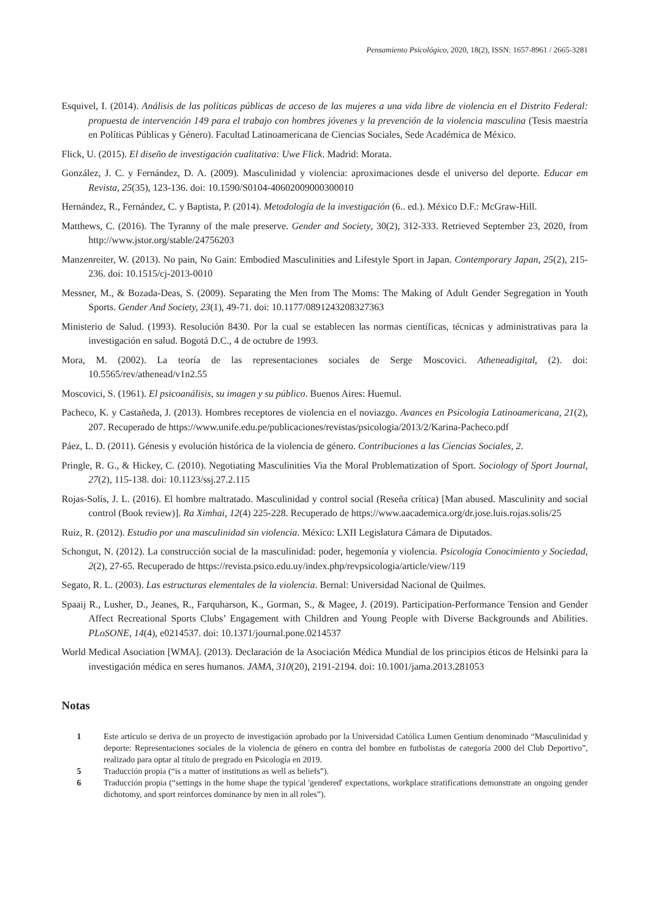Pensamiento Psicológico, 2020, 18(2), ISSN: 1657-8961 / 2665-3281
Esquivel, I. (2014). Análisis de las políticas públicas de acceso de las mujeres a una vida libre de violencia en el Distrito Federal: propuesta de intervención 149 para el trabajo con hombres jóvenes y la prevención de la violencia masculina (Tesis maestría en Políticas Públicas y Género). Facultad Latinoamericana de Ciencias Sociales, Sede Académica de México.
Flick, U. (2015). El diseño de investigación cualitativa: Uwe Flick. Madrid: Morata.
González, J. C. y Fernández, D. A. (2009). Masculinidad y violencia: aproximaciones desde el universo del deporte. Educar em Revista, 25(35), 123-136. doi: 10.1590/S0104-40602009000300010
Hernández, R., Fernández, C. y Baptista, P. (2014). Metodología de la investigación (6.. ed.). México D.F.: McGraw-Hill.
Matthews, C. (2016). The Tyranny of the male preserve. Gender and Society, 30(2), 312-333. Retrieved September 23, 2020, from http://www.jstor.org/stable/24756203
Manzenreiter, W. (2013). No pain, No Gain: Embodied Masculinities and Lifestyle Sport in Japan. Contemporary Japan, 25(2), 215-236. doi: 10.1515/cj-2013-0010
Messner, M., & Bozada-Deas, S. (2009). Separating the Men from The Moms: The Making of Adult Gender Segregation in Youth Sports. Gender And Society, 23(1), 49-71. doi: 10.1177/0891243208327363
Ministerio de Salud. (1993). Resolución 8430. Por la cual se establecen las normas científicas, técnicas y administrativas para la investigación en salud. Bogotá D.C., 4 de octubre de 1993.
Mora, M. (2002). La teoría de las representaciones sociales de Serge Moscovici. Atheneadigital, (2). doi: 10.5565/rev/athenead/v1n2.55
Moscovici, S. (1961). El psicoanálisis, su imagen y su público. Buenos Aires: Huemul.
Pacheco, K. y Castañeda, J. (2013). Hombres receptores de violencia en el noviazgo. Avances en Psicología Latinoamericana, 21(2), 207. Recuperado de https://www.unife.edu.pe/publicaciones/revistas/psicologia/2013/2/Karina-Pacheco.pdf
Páez, L. D. (2011). Génesis y evolución histórica de la violencia de género. Contribuciones a las Ciencias Sociales, 2.
Pringle, R. G., & Hickey, C. (2010). Negotiating Masculinities Via the Moral Problematization of Sport. Sociology of Sport Journal, 27(2), 115-138. doi: 10.1123/ssj.27.2.115
Rojas-Solís, J. L. (2016). El hombre maltratado. Masculinidad y control social (Reseña crítica) [Man abused. Masculinity and social control (Book review)]. Ra Ximhai, 12(4) 225-228. Recuperado de https://www.aacademica.org/dr.jose.luis.rojas.solis/25
Ruiz, R. (2012). Estudio por una masculinidad sin violencia. México: LXII Legislatura Cámara de Diputados.
Schongut, N. (2012). La construcción social de la masculinidad: poder, hegemonía y violencia. Psicología Conocimiento y Sociedad, 2(2), 27-65. Recuperado de https://revista.psico.edu.uy/index.php/revpsicologia/article/view/119
Segato, R. L. (2003). Las estructuras elementales de la violencia. Bernal: Universidad Nacional de Quilmes.
Spaaij R., Lusher, D., Jeanes, R., Farquharson, K., Gorman, S., & Magee, J. (2019). Participation-Performance Tension and Gender Affect Recreational Sports Clubs’ Engagement with Children and Young People with Diverse Backgrounds and Abilities. PLoSONE, 14(4), e0214537. doi: 10.1371/journal.pone.0214537
World Medical Asociation [WMA]. (2013). Declaración de la Asociación Médica Mundial de los principios éticos de Helsinki para la investigación médica en seres humanos. JAMA, 310(20), 2191-2194. doi: 10.1001/jama.2013.281053
Notas
1 Este artículo se deriva de un proyecto de investigación aprobado por la Universidad Católica Lumen Gentium denominado “Masculinidad y deporte: Representaciones sociales de la violencia de género en contra del hombre en futbolistas de categoría 2000 del Club Deportivo”, realizado para optar al título de pregrado en Psicología en 2019.
5 Traducción propia (“is a matter of institutions as well as beliefs”).
6 Traducción propia (“settings in the home shape the typical 'gendered' expectations, workplace stratifications demonstrate an ongoing gender dichotomy, and sport reinforces dominance by men in all roles”).